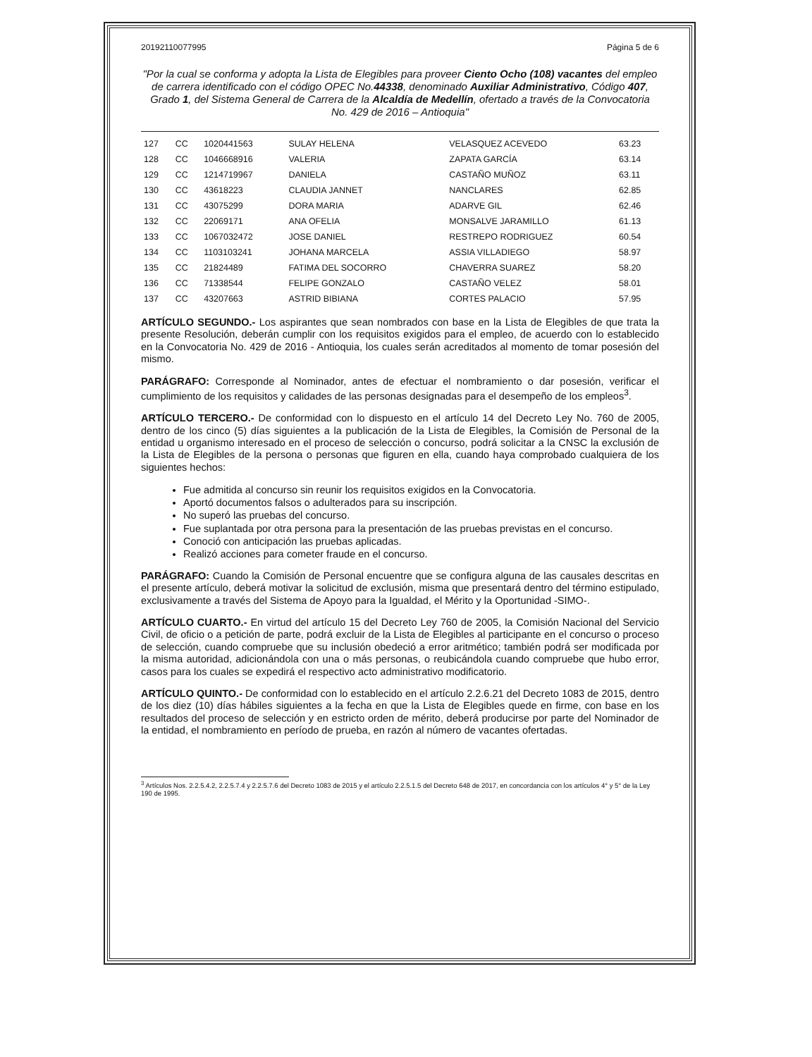20192110077995 Página 5 de 6
"Por la cual se conforma y adopta la Lista de Elegibles para proveer Ciento Ocho (108) vacantes del empleo de carrera identificado con el código OPEC No.44338, denominado Auxiliar Administrativo, Código 407, Grado 1, del Sistema General de Carrera de la Alcaldía de Medellín, ofertado a través de la Convocatoria No. 429 de 2016 – Antioquia"
| 127 | CC | 1020441563 | SULAY HELENA | VELASQUEZ ACEVEDO | 63.23 |
| 128 | CC | 1046668916 | VALERIA | ZAPATA GARCÍA | 63.14 |
| 129 | CC | 1214719967 | DANIELA | CASTAÑO MUÑOZ | 63.11 |
| 130 | CC | 43618223 | CLAUDIA JANNET | NANCLARES | 62.85 |
| 131 | CC | 43075299 | DORA MARIA | ADARVE GIL | 62.46 |
| 132 | CC | 22069171 | ANA OFELIA | MONSALVE JARAMILLO | 61.13 |
| 133 | CC | 1067032472 | JOSE DANIEL | RESTREPO RODRIGUEZ | 60.54 |
| 134 | CC | 1103103241 | JOHANA MARCELA | ASSIA VILLADIEGO | 58.97 |
| 135 | CC | 21824489 | FATIMA DEL SOCORRO | CHAVERRA SUAREZ | 58.20 |
| 136 | CC | 71338544 | FELIPE GONZALO | CASTAÑO VELEZ | 58.01 |
| 137 | CC | 43207663 | ASTRID BIBIANA | CORTES PALACIO | 57.95 |
ARTÍCULO SEGUNDO.- Los aspirantes que sean nombrados con base en la Lista de Elegibles de que trata la presente Resolución, deberán cumplir con los requisitos exigidos para el empleo, de acuerdo con lo establecido en la Convocatoria No. 429 de 2016 - Antioquia, los cuales serán acreditados al momento de tomar posesión del mismo.
PARÁGRAFO: Corresponde al Nominador, antes de efectuar el nombramiento o dar posesión, verificar el cumplimiento de los requisitos y calidades de las personas designadas para el desempeño de los empleos<sup>3</sup>.
ARTÍCULO TERCERO.- De conformidad con lo dispuesto en el artículo 14 del Decreto Ley No. 760 de 2005, dentro de los cinco (5) días siguientes a la publicación de la Lista de Elegibles, la Comisión de Personal de la entidad u organismo interesado en el proceso de selección o concurso, podrá solicitar a la CNSC la exclusión de la Lista de Elegibles de la persona o personas que figuren en ella, cuando haya comprobado cualquiera de los siguientes hechos:
Fue admitida al concurso sin reunir los requisitos exigidos en la Convocatoria.
Aportó documentos falsos o adulterados para su inscripción.
No superó las pruebas del concurso.
Fue suplantada por otra persona para la presentación de las pruebas previstas en el concurso.
Conoció con anticipación las pruebas aplicadas.
Realizó acciones para cometer fraude en el concurso.
PARÁGRAFO: Cuando la Comisión de Personal encuentre que se configura alguna de las causales descritas en el presente artículo, deberá motivar la solicitud de exclusión, misma que presentará dentro del término estipulado, exclusivamente a través del Sistema de Apoyo para la Igualdad, el Mérito y la Oportunidad -SIMO-.
ARTÍCULO CUARTO.- En virtud del artículo 15 del Decreto Ley 760 de 2005, la Comisión Nacional del Servicio Civil, de oficio o a petición de parte, podrá excluir de la Lista de Elegibles al participante en el concurso o proceso de selección, cuando compruebe que su inclusión obedeció a error aritmético; también podrá ser modificada por la misma autoridad, adicionándola con una o más personas, o reubicándola cuando compruebe que hubo error, casos para los cuales se expedirá el respectivo acto administrativo modificatorio.
ARTÍCULO QUINTO.- De conformidad con lo establecido en el artículo 2.2.6.21 del Decreto 1083 de 2015, dentro de los diez (10) días hábiles siguientes a la fecha en que la Lista de Elegibles quede en firme, con base en los resultados del proceso de selección y en estricto orden de mérito, deberá producirse por parte del Nominador de la entidad, el nombramiento en período de prueba, en razón al número de vacantes ofertadas.
<sup>3</sup> Artículos Nos. 2.2.5.4.2, 2.2.5.7.4 y 2.2.5.7.6 del Decreto 1083 de 2015 y el artículo 2.2.5.1.5 del Decreto 648 de 2017, en concordancia con los artículos 4° y 5° de la Ley 190 de 1995.